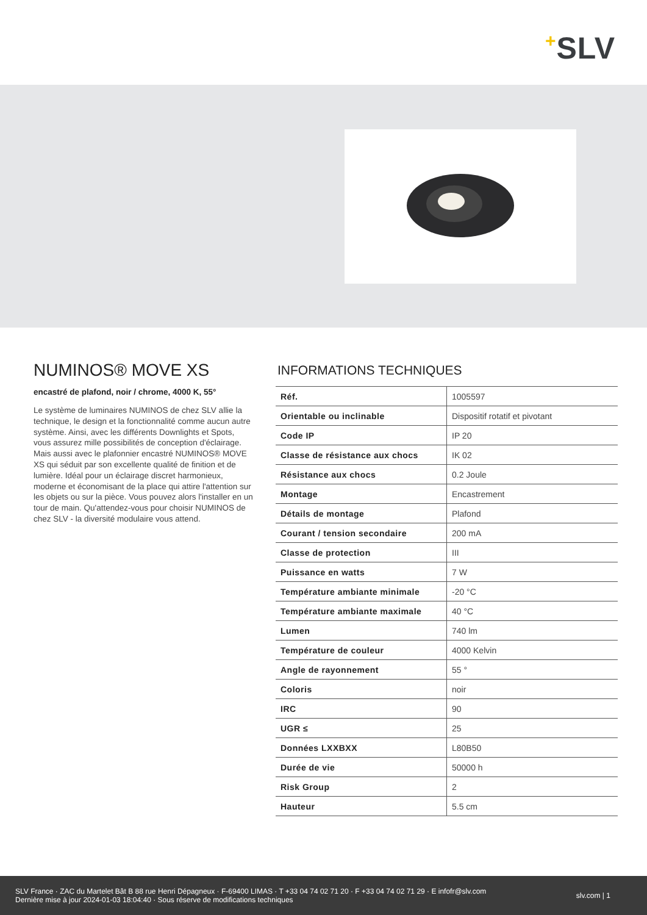+SLV
NUMINOS® MOVE XS
encastré de plafond, noir / chrome, 4000 K, 55°
Le système de luminaires NUMINOS de chez SLV allie la technique, le design et la fonctionnalité comme aucun autre système. Ainsi, avec les différents Downlights et Spots, vous assurez mille possibilités de conception d'éclairage. Mais aussi avec le plafonnier encastré NUMINOS® MOVE XS qui séduit par son excellente qualité de finition et de lumière. Idéal pour un éclairage discret harmonieux, moderne et économisant de la place qui attire l'attention sur les objets ou sur la pièce. Vous pouvez alors l'installer en un tour de main. Qu'attendez-vous pour choisir NUMINOS de chez SLV - la diversité modulaire vous attend.
INFORMATIONS TECHNIQUES
| Réf. | 1005597 |
| Orientable ou inclinable | Dispositif rotatif et pivotant |
| Code IP | IP 20 |
| Classe de résistance aux chocs | IK 02 |
| Résistance aux chocs | 0.2 Joule |
| Montage | Encastrement |
| Détails de montage | Plafond |
| Courant / tension secondaire | 200 mA |
| Classe de protection | III |
| Puissance en watts | 7 W |
| Température ambiante minimale | -20 °C |
| Température ambiante maximale | 40 °C |
| Lumen | 740 lm |
| Température de couleur | 4000 Kelvin |
| Angle de rayonnement | 55 ° |
| Coloris | noir |
| IRC | 90 |
| UGR ≤ | 25 |
| Données LXXBXX | L80B50 |
| Durée de vie | 50000 h |
| Risk Group | 2 |
| Hauteur | 5.5 cm |
SLV France · ZAC du Martelet Bât B 88 rue Henri Dépagneux · F-69400 LIMAS · T +33 04 74 02 71 20 · F +33 04 74 02 71 29 · E infofr@slv.com
Dernière mise à jour 2024-01-03 18:04:40 · Sous réserve de modifications techniques
slv.com | 1